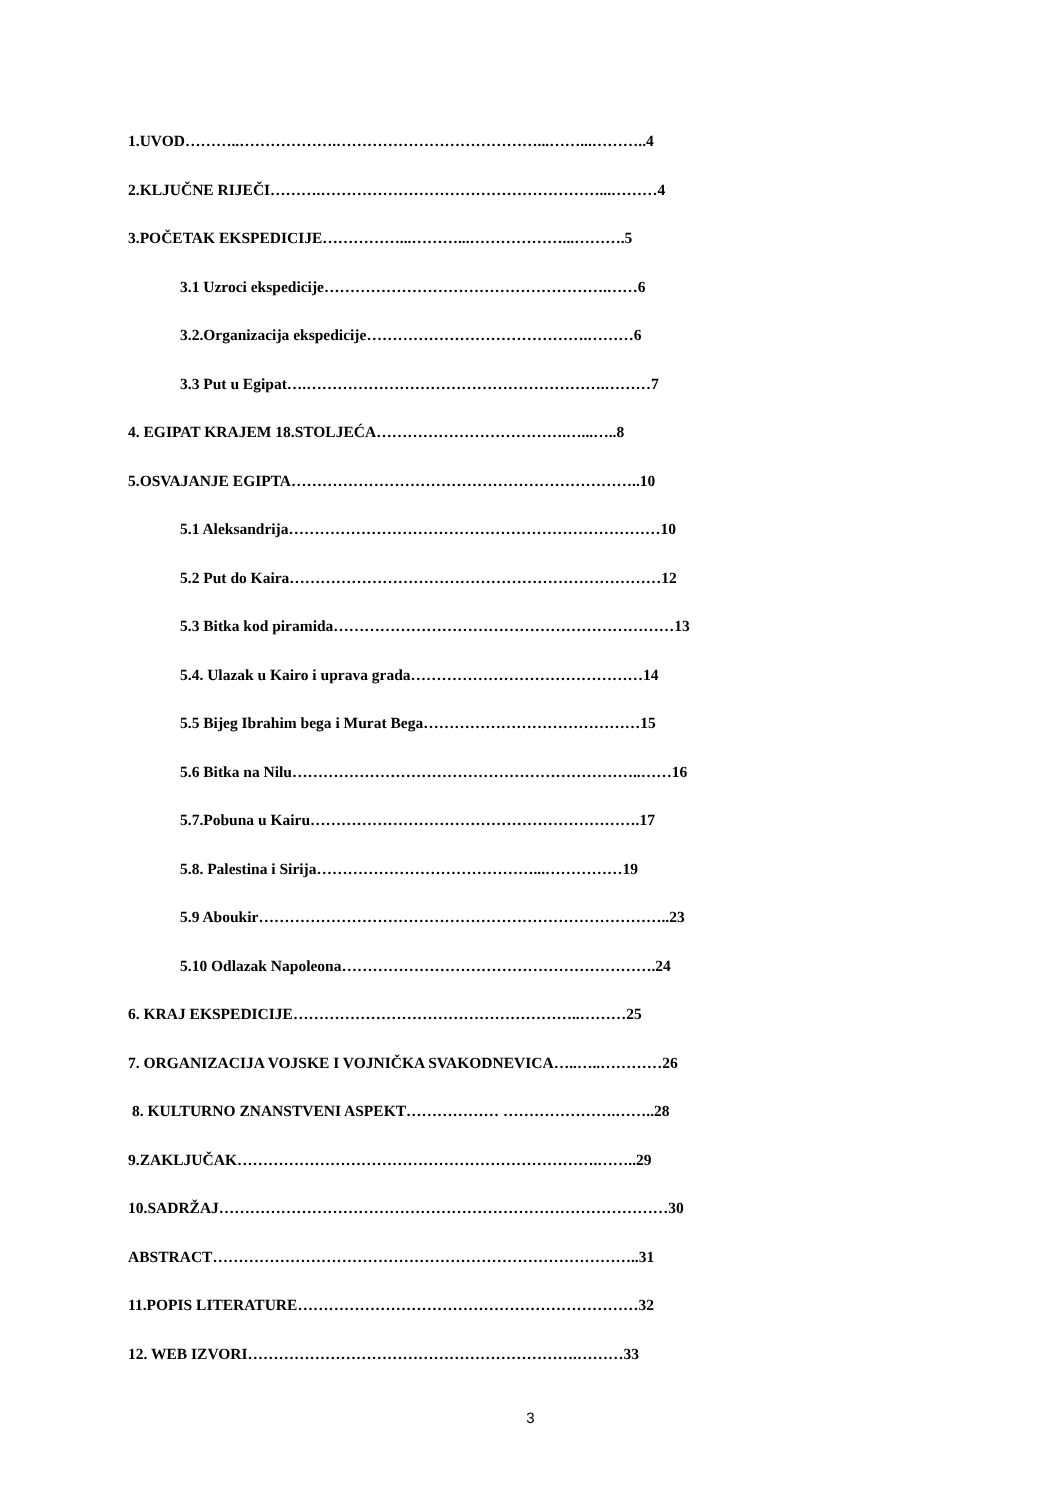1.UVOD………..……………….…………………………………...……...………..4
2.KLJUČNE RIJEČI……….………………………………………………...………4
3.POČETAK EKSPEDICIJE……………...………...………………...……….5
3.1 Uzroci ekspedicije……………………………………………….……6
3.2.Organizacija ekspedicije…………………………………….………6
3.3 Put u Egipat….………………………………………………….………7
4. EGIPAT KRAJEM 18.STOLJEĆA……………………………….…...…..8
5.OSVAJANJE EGIPTA…………………………………………………………..10
5.1 Aleksandrija………………………………………………………………10
5.2 Put do Kaira………………………………………………………………12
5.3 Bitka kod piramida…………………………………………………………13
5.4. Ulazak u Kairo i uprava grada………………………………………14
5.5 Bijeg Ibrahim bega i Murat Bega……………………………………15
5.6 Bitka na Nilu…………………………………………………………..……16
5.7.Pobuna u Kairu……………………………………………………….17
5.8. Palestina i Sirija……………………………………...……………19
5.9 Aboukir……………………………………………………………………..23
5.10 Odlazak Napoleona…………………………………………………….24
6. KRAJ EKSPEDICIJE………………………………………………..………25
7. ORGANIZACIJA VOJSKE I VOJNIČKA SVAKODNEVICA…..…..…………26
8. KULTURNO ZNANSTVENI ASPEKT……………… ………………….……..28
9.ZAKLJUČAK…………………………………………………………….……..29
10.SADRŽAJ……………………………………………………………………………30
ABSTRACT………………………………………………………………………..31
11.POPIS LITERATURE…………………………………………………………32
12. WEB IZVORI……………………………………………………….………33
3